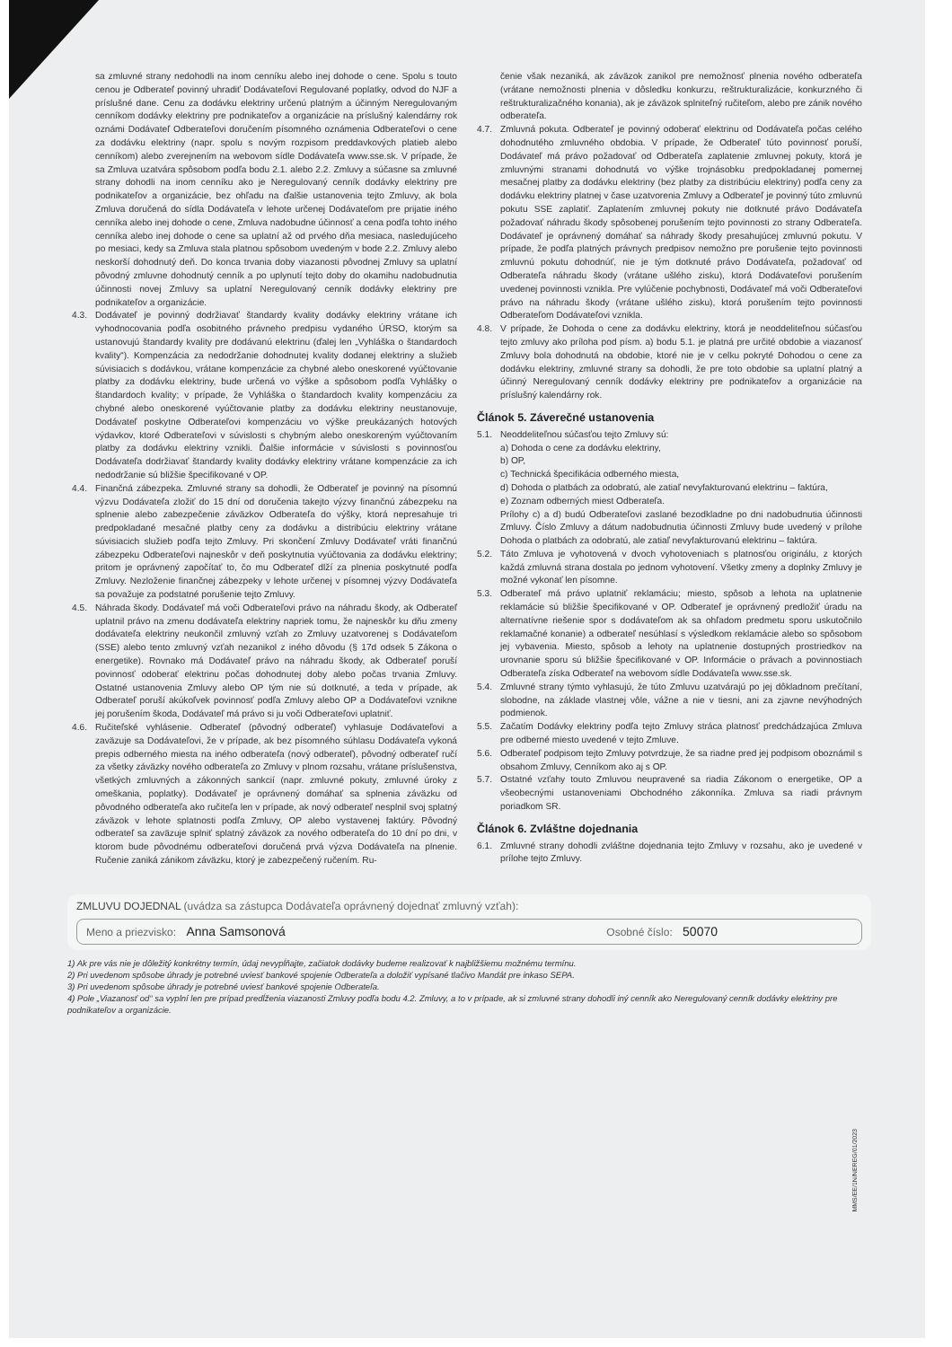sa zmluvné strany nedohodli na inom cenníku alebo inej dohode o cene. Spolu s touto cenou je Odberateľ povinný uhradiť Dodávateľovi Regulované poplatky, odvod do NJF a príslušné dane. Cenu za dodávku elektriny určenú platným a účinným Neregulovaným cenníkom dodávky elektriny pre podnikateľov a organizácie na príslušný kalendárny rok oznámi Dodávateľ Odberateľovi doručením písomného oznámenia Odberateľovi o cene za dodávku elektriny (napr. spolu s novým rozpisom preddavkových platieb alebo cenníkom) alebo zverejnením na webovom sídle Dodávateľa www.sse.sk. V prípade, že sa Zmluva uzatvára spôsobom podľa bodu 2.1. alebo 2.2. Zmluvy a súčasne sa zmluvné strany dohodli na inom cenníku ako je Neregulovaný cenník dodávky elektriny pre podnikateľov a organizácie, bez ohľadu na ďalšie ustanovenia tejto Zmluvy, ak bola Zmluva doručená do sídla Dodávateľa v lehote určenej Dodávateľom pre prijatie iného cenníka alebo inej dohode o cene, Zmluva nadobudne účinnosť a cena podľa tohto iného cenníka alebo inej dohode o cene sa uplatní až od prvého dňa mesiaca, nasledujúceho po mesiaci, kedy sa Zmluva stala platnou spôsobom uvedeným v bode 2.2. Zmluvy alebo neskorší dohodnutý deň. Do konca trvania doby viazanosti pôvodnej Zmluvy sa uplatní pôvodný zmluvne dohodnutý cenník a po uplynutí tejto doby do okamihu nadobudnutia účinnosti novej Zmluvy sa uplatní Neregulovaný cenník dodávky elektriny pre podnikateľov a organizácie.
4.3. Dodávateľ je povinný dodržiavať štandardy kvality dodávky elektriny vrátane ich vyhodnocovania podľa osobitného právneho predpisu vydaného ÚRSO, ktorým sa ustanovujú štandardy kvality pre dodávanú elektrinu (ďalej len „Vyhláška o štandardoch kvality“). Kompenzácia za nedodržanie dohodnutej kvality dodanej elektriny a služieb súvisiacich s dodávkou, vrátane kompenzácie za chybné alebo oneskorené vyúčtovanie platby za dodávku elektriny, bude určená vo výške a spôsobom podľa Vyhlášky o štandardoch kvality; v prípade, že Vyhláška o štandardoch kvality kompenzáciu za chybné alebo oneskorené vyúčtovanie platby za dodávku elektriny neustanovuje, Dodávateľ poskytne Odberateľovi kompenzáciu vo výške preukázaných hotových výdavkov, ktoré Odberateľovi v súvislosti s chybným alebo oneskoreným vyúčtovaním platby za dodávku elektriny vznikli. Ďalšie informácie v súvislosti s povinnosťou Dodávateľa dodržiavať štandardy kvality dodávky elektriny vrátane kompenzácie za ich nedodržanie sú bližšie špecifikované v OP.
4.4. Finančná zábezpeka. Zmluvné strany sa dohodli, že Odberateľ je povinný na písomnú výzvu Dodávateľa zložiť do 15 dní od doručenia takejto výzvy finančnú zábezpeku na splnenie alebo zabezpečenie záväzkov Odberateľa do výšky, ktorá nepresahuje tri predpokladané mesačné platby ceny za dodávku a distribúciu elektriny vrátane súvisiacich služieb podľa tejto Zmluvy. Pri skončení Zmluvy Dodávateľ vráti finančnú zábezpeku Odberateľovi najneskôr v deň poskytnutia vyúčtovania za dodávku elektriny; pritom je oprávnený započítať to, čo mu Odberateľ dlží za plnenia poskytnuté podľa Zmluvy. Nezloženie finančnej zábezpeky v lehote určenej v písomnej výzvy Dodávateľa sa považuje za podstatné porušenie tejto Zmluvy.
4.5. Náhrada škody. Dodávateľ má voči Odberateľovi právo na náhradu škody, ak Odberateľ uplatnil právo na zmenu dodávateľa elektriny napriek tomu, že najneskôr ku dňu zmeny dodávateľa elektriny neukončil zmluvný vzťah zo Zmluvy uzatvorenej s Dodávateľom (SSE) alebo tento zmluvný vzťah nezanikol z iného dôvodu (§ 17d odsek 5 Zákona o energetike). Rovnako má Dodávateľ právo na náhradu škody, ak Odberateľ poruší povinnosť odoberať elektrinu počas dohodnutej doby alebo počas trvania Zmluvy. Ostatné ustanovenia Zmluvy alebo OP tým nie sú dotknuté, a teda v prípade, ak Odberateľ poruší akúkoľvek povinnosť podľa Zmluvy alebo OP a Dodávateľovi vznikne jej porušením škoda, Dodávateľ má právo si ju voči Odberateľovi uplatniť.
4.6. Ručiteľské vyhlásenie. Odberateľ (pôvodný odberateľ) vyhlasuje Dodávateľovi a zaväzuje sa Dodávateľovi, že v prípade, ak bez písomného súhlasu Dodávateľa vykoná prepis odberného miesta na iného odberateľa (nový odberateľ), pôvodný odberateľ ručí za všetky záväzky nového odberateľa zo Zmluvy v plnom rozsahu, vrátane príslušenstva, všetkých zmluvných a zákonných sankcií (napr. zmluvné pokuty, zmluvné úroky z omeškania, poplatky). Dodávateľ je oprávnený domáhať sa splnenia záväzku od pôvodného odberateľa ako ručiteľa len v prípade, ak nový odberateľ nesplnil svoj splatný záväzok v lehote splatnosti podľa Zmluvy, OP alebo vystavenej faktúry. Pôvodný odberateľ sa zaväzuje splniť splatný záväzok za nového odberateľa do 10 dní po dni, v ktorom bude pôvodnému odberateľovi doručená prvá výzva Dodávateľa na plnenie. Ručenie zaniká zánikom záväzku, ktorý je zabezpečený ručením. Ru-
čenie však nezaniká, ak záväzok zanikol pre nemožnosť plnenia nového odberateľa (vrátane nemožnosti plnenia v dôsledku konkurzu, reštrukturalizácie, konkurzného či reštrukturalizačného konania), ak je záväzok splniteľný ručiteľom, alebo pre zánik nového odberateľa.
4.7. Zmluvná pokuta. Odberateľ je povinný odoberať elektrinu od Dodávateľa počas celého dohodnutého zmluvného obdobia. V prípade, že Odberateľ túto povinnosť poruší, Dodávateľ má právo požadovať od Odberateľa zaplatenie zmluvnej pokuty, ktorá je zmluvnými stranami dohodnutá vo výške trojnásobku predpokladanej pomernej mesačnej platby za dodávku elektriny (bez platby za distribúciu elektriny) podľa ceny za dodávku elektriny platnej v čase uzatvorenia Zmluvy a Odberateľ je povinný túto zmluvnú pokutu SSE zaplatiť. Zaplatením zmluvnej pokuty nie dotknuté právo Dodávateľa požadovať náhradu škody spôsobenej porušením tejto povinnosti zo strany Odberateľa. Dodávateľ je oprávnený domáhať sa náhrady škody presahujúcej zmluvnú pokutu. V prípade, že podľa platných právnych predpisov nemožno pre porušenie tejto povinnosti zmluvnú pokutu dohodnúť, nie je tým dotknuté právo Dodávateľa, požadovať od Odberateľa náhradu škody (vrátane ušlého zisku), ktorá Dodávateľovi porušením uvedenej povinnosti vznikla. Pre vylúčenie pochybnosti, Dodávateľ má voči Odberateľovi právo na náhradu škody (vrátane ušlého zisku), ktorá porušením tejto povinnosti Odberateľom Dodávateľovi vznikla.
4.8. V prípade, že Dohoda o cene za dodávku elektriny, ktorá je neoddeliteľnou súčasťou tejto zmluvy ako príloha pod písm. a) bodu 5.1. je platná pre určité obdobie a viazanosť Zmluvy bola dohodnutá na obdobie, ktoré nie je v celku pokryté Dohodou o cene za dodávku elektriny, zmluvné strany sa dohodli, že pre toto obdobie sa uplatní platný a účinný Neregulovaný cenník dodávky elektriny pre podnikateľov a organizácie na príslušný kalendárny rok.
Článok 5. Záverečné ustanovenia
5.1. Neoddeliteľnou súčasťou tejto Zmluvy sú:
a) Dohoda o cene za dodávku elektriny,
b) OP,
c) Technická špecifikácia odberného miesta,
d) Dohoda o platbách za odobratú, ale zatiaľ nevyfakturovanú elektrinu – faktúra,
e) Zoznam odberných miest Odberateľa.
Prílohy c) a d) budú Odberateľovi zaslané bezodkladne po dni nadobudnutia účinnosti Zmluvy. Číslo Zmluvy a dátum nadobudnutia účinnosti Zmluvy bude uvedený v prílohe Dohoda o platbách za odobratú, ale zatiaľ nevyfakturovanú elektrinu – faktúra.
5.2. Táto Zmluva je vyhotovená v dvoch vyhotoveniach s platnosťou originálu, z ktorých každá zmluvná strana dostala po jednom vyhotovení. Všetky zmeny a doplnky Zmluvy je možné vykonať len písomne.
5.3. Odberateľ má právo uplatniť reklamáciu; miesto, spôsob a lehota na uplatnenie reklamácie sú bližšie špecifikované v OP. Odberateľ je oprávnený predložiť úradu na alternatívne riešenie spor s dodávateľom ak sa ohľadom predmetu sporu uskutočnilo reklamačné konanie) a odberateľ nesúhlasí s výsledkom reklamácie alebo so spôsobom jej vybavenia. Miesto, spôsob a lehoty na uplatnenie dostupných prostriedkov na urovnanie sporu sú bližšie špecifikované v OP. Informácie o právach a povinnostiach Odberateľa získa Odberateľ na webovom sídle Dodávateľa www.sse.sk.
5.4. Zmluvné strany týmto vyhlasujú, že túto Zmluvu uzatvárajú po jej dôkladnom prečítaní, slobodne, na základe vlastnej vôle, vážne a nie v tiesni, ani za zjavne nevýhodných podmienok.
5.5. Začatím Dodávky elektriny podľa tejto Zmluvy stráca platnosť predchádzajúca Zmluva pre odberné miesto uvedené v tejto Zmluve.
5.6. Odberateľ podpisom tejto Zmluvy potvrdzuje, že sa riadne pred jej podpisom oboznámil s obsahom Zmluvy, Cenníkom ako aj s OP.
5.7. Ostatné vzťahy touto Zmluvou neupravené sa riadia Zákonom o energetike, OP a všeobecnými ustanoveniami Obchodného zákonníka. Zmluva sa riadi právnym poriadkom SR.
Článok 6. Zvláštne dojednania
6.1. Zmluvné strany dohodli zvláštne dojednania tejto Zmluvy v rozsahu, ako je uvedené v prílohe tejto Zmluvy.
ZMLUVU DOJEDNAL (uvádza sa zástupca Dodávateľa oprávnený dojednať zmluvný vzťah):
Meno a priezvisko: Anna Samsonová Osobné číslo: 50070
1) Ak pre vás nie je dôležitý konkrétny termín, údaj nevypĺňajte, začiatok dodávky budeme realizovať k najbližšiemu možnému termínu.
2) Pri uvedenom spôsobe úhrady je potrebné uviesť bankové spojenie Odberateľa a doložiť vypísané tlačivo Mandát pre inkaso SEPA.
3) Pri uvedenom spôsobe úhrady je potrebné uviesť bankové spojenie Odberateľa.
4) Pole „Viazanosť od“ sa vyplní len pre prípad predĺženia viazanosti Zmluvy podľa bodu 4.2. Zmluvy, a to v prípade, ak si zmluvné strany dohodli iný cenník ako Neregulovaný cenník dodávky elektriny pre podnikateľov a organizácie.
MMS/EE/1N/NEREG/01/2023